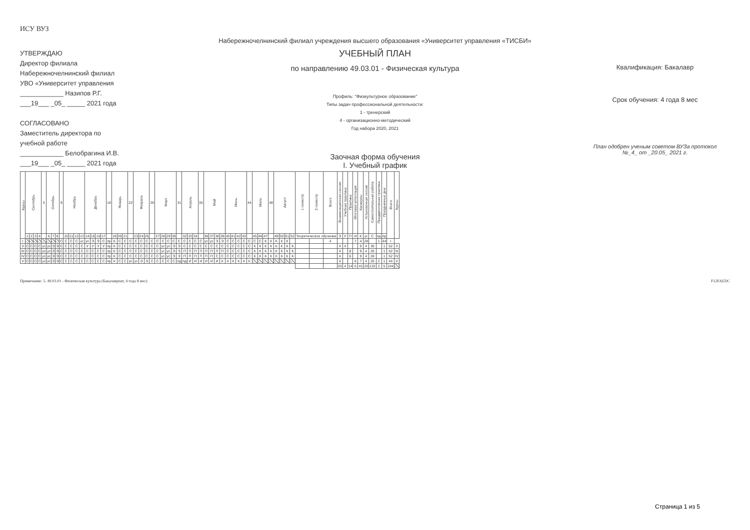ИСУ ВУЗ
Набережночелнинский филиал учреждения высшего образования «Университет управления «ТИСБИ»
УТВЕРЖДАЮ
Директор филиала
Набережночелнинский филиал
УВО «Университет управления
____________ Назипов Р.Г.
___19___ _05_ _____ 2021 года
СОГЛАСОВАНО
Заместитель директора по
учебной работе
____________ Белобрагина И.В.
___19___ _05_ _____ 2021 года
УЧЕБНЫЙ ПЛАН
по направлению 49.03.01 - Физическая культура
Профиль: "Физкультурное образование"
Типы задач профессиональной деятельности:
1 - тренерский
4 - организационно-методический
Год набора 2020, 2021
Заочная форма обучения
I. Учебный график
Квалификация: Бакалавр
Срок обучения: 4 года 8 мес
План одобрен ученым советом ВУЗа протокол
№_4_ от _20.05_ 2021 г.
| Курсы | Сентябрь | | | | 5 | Октябрь | | | 9 | Ноябрь | | | | Декабрь | | | | 18 | Январь | | | 22 | Февраль | | | 26 | Март | | | | 31 | Апрель | | | 35 | Май | | | | Июнь | | | | 44 | Июль | | | 48 | Август | | | | 1 семестр | 2 семестр | Всего | Экзаменационная сессия | Учебная практика | Практика | Итоговая аттестация | Каникулы | Установочная сессия | Самостоятельная работа | Преддипломная практика | Праздничные дни | Всего | Курсы |
| --- | --- | --- | --- | --- | --- | --- | --- | --- | --- | --- | --- | --- | --- | --- | --- | --- | --- | --- | --- | --- | --- | --- | --- | --- | --- | --- | --- | --- | --- | --- | --- | --- | --- | --- | --- | --- | --- | --- | --- | --- | --- | --- | --- | --- | --- | --- | --- | --- | --- | --- | --- | --- | --- | --- | --- | --- | --- | --- | --- | --- | --- | --- | --- | --- | --- | --- |
| | 1 | 2 | 3 | 4 | | 6 | 7 | 8 | | 10 | 11 | 12 | 13 | 14 | 15 | 16 | 17 | | 19 | 20 | 21 | | 23 | 24 | 25 | | 27 | 28 | 29 | 30 | | 32 | 33 | 34 | | 36 | 37 | 38 | 39 | 40 | 41 | 42 | 43 | | 45 | 46 | 47 | | 49 | 50 | 51 | 52 | Теоретическое обучение | | | Э | У | П | И | К | ус | С | пд | пр | | |
| I | | | | | | | | | С | С | С | С | ус | ус | Э | Э | С | пр | К | С | С | С | С | С | С | С | С | С | С | С | С | С | С | С | С | ус | ус | Э | Э | С | С | С | С | С | С | С | К | К | К | К | К | | | | 4 | | | | 7 | 4 | 28 | | 1 | 44 | I | |
| II | С | С | С | С | ус | ус | Э | Э | С | С | С | С | С | У | У | У | У | пр | К | С | С | С | С | С | С | С | С | ус | ус | Э | Э | С | С | С | С | С | С | С | С | С | С | С | С | С | К | К | К | К | К | К | К | К | | | | 4 | 4 | | | 9 | 4 | 30 | | 1 | 52 | II |
| III | С | С | С | С | ус | ус | Э | Э | С | С | С | С | С | С | С | С | С | пр | К | С | С | С | С | С | С | С | С | ус | ус | Э | Э | П | П | П | П | П | П | П | П | С | С | С | С | С | К | К | К | К | К | К | К | К | | | | 4 | | 8 | | 9 | 4 | 26 | | 1 | 52 | III |
| IV | С | С | С | С | ус | ус | Э | Э | С | С | С | С | С | С | С | С | С | пр | К | С | С | С | С | С | С | С | С | ус | ус | Э | Э | П | П | П | П | П | П | С | С | С | С | С | С | С | К | К | К | К | К | К | К | К | | | | 4 | | 6 | | 9 | 4 | 28 | | 1 | 52 | IV |
| V | С | С | С | С | ус | ус | Э | Э | С | С | С | С | С | С | С | С | С | пр | К | С | С | ус | ус | Э | Э | С | С | С | С | С | пд | пд | И | И | И | И | И | И | К | К | К | К | К | К | | | | | | | | | | | | 4 | | | 6 | 7 | 4 | 20 | 2 | 1 | 44 | V |
| | | | | | | | | | | | | | | | | | | | | | | | | | | | | | | | | | | | | | | | | | | | | | | | | | | | | | | | | 20 | 4 | 14 | 6 | 41 | 20 | 132 | 2 | 5 | 244 | |
Примечание: 5. 49.03.01 - Физическая культура (Бакалавриат, 4 года 8 мес) F12FAEDC
Страница 1 из 5